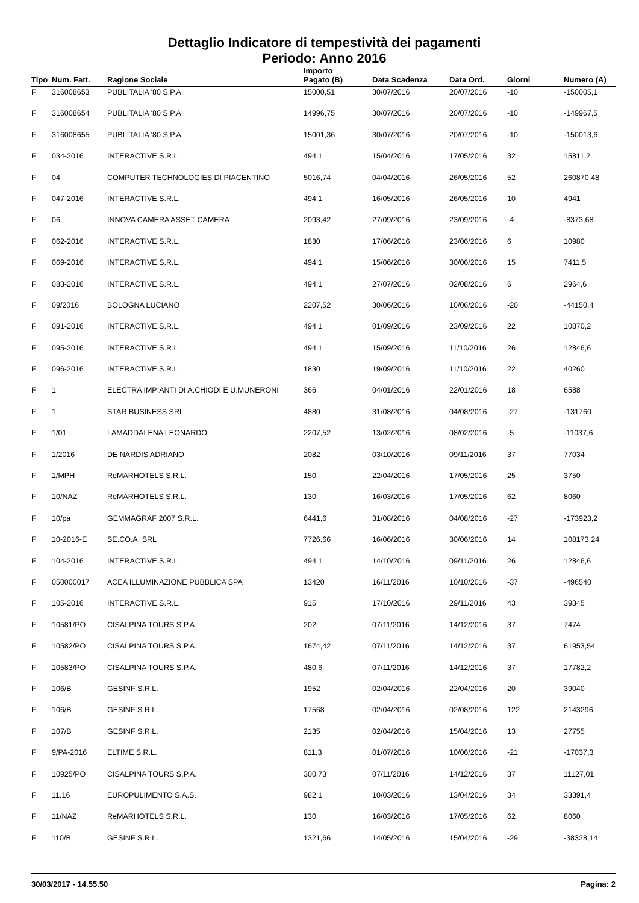Dettaglio Indicatore di tempestività dei pagamenti
Periodo: Anno 2016
| Tipo | Num. Fatt. | Ragione Sociale | Importo Pagato (B) | Data Scadenza | Data Ord. | Giorni | Numero (A) |
| --- | --- | --- | --- | --- | --- | --- | --- |
| F | 316008653 | PUBLITALIA '80 S.P.A. | 15000,51 | 30/07/2016 | 20/07/2016 | -10 | -150005,1 |
| F | 316008654 | PUBLITALIA '80 S.P.A. | 14996,75 | 30/07/2016 | 20/07/2016 | -10 | -149967,5 |
| F | 316008655 | PUBLITALIA '80 S.P.A. | 15001,36 | 30/07/2016 | 20/07/2016 | -10 | -150013,6 |
| F | 034-2016 | INTERACTIVE S.R.L. | 494,1 | 15/04/2016 | 17/05/2016 | 32 | 15811,2 |
| F | 04 | COMPUTER TECHNOLOGIES DI PIACENTINO | 5016,74 | 04/04/2016 | 26/05/2016 | 52 | 260870,48 |
| F | 047-2016 | INTERACTIVE S.R.L. | 494,1 | 16/05/2016 | 26/05/2016 | 10 | 4941 |
| F | 06 | INNOVA CAMERA ASSET CAMERA | 2093,42 | 27/09/2016 | 23/09/2016 | -4 | -8373,68 |
| F | 062-2016 | INTERACTIVE S.R.L. | 1830 | 17/06/2016 | 23/06/2016 | 6 | 10980 |
| F | 069-2016 | INTERACTIVE S.R.L. | 494,1 | 15/06/2016 | 30/06/2016 | 15 | 7411,5 |
| F | 083-2016 | INTERACTIVE S.R.L. | 494,1 | 27/07/2016 | 02/08/2016 | 6 | 2964,6 |
| F | 09/2016 | BOLOGNA LUCIANO | 2207,52 | 30/06/2016 | 10/06/2016 | -20 | -44150,4 |
| F | 091-2016 | INTERACTIVE S.R.L. | 494,1 | 01/09/2016 | 23/09/2016 | 22 | 10870,2 |
| F | 095-2016 | INTERACTIVE S.R.L. | 494,1 | 15/09/2016 | 11/10/2016 | 26 | 12846,6 |
| F | 096-2016 | INTERACTIVE S.R.L. | 1830 | 19/09/2016 | 11/10/2016 | 22 | 40260 |
| F | 1 | ELECTRA IMPIANTI DI A.CHIODI E U.MUNERONI | 366 | 04/01/2016 | 22/01/2016 | 18 | 6588 |
| F | 1 | STAR BUSINESS SRL | 4880 | 31/08/2016 | 04/08/2016 | -27 | -131760 |
| F | 1/01 | LAMADDALENA LEONARDO | 2207,52 | 13/02/2016 | 08/02/2016 | -5 | -11037,6 |
| F | 1/2016 | DE NARDIS ADRIANO | 2082 | 03/10/2016 | 09/11/2016 | 37 | 77034 |
| F | 1/MPH | ReMARHOTELS S.R.L. | 150 | 22/04/2016 | 17/05/2016 | 25 | 3750 |
| F | 10/NAZ | ReMARHOTELS S.R.L. | 130 | 16/03/2016 | 17/05/2016 | 62 | 8060 |
| F | 10/pa | GEMMAGRAF 2007 S.R.L. | 6441,6 | 31/08/2016 | 04/08/2016 | -27 | -173923,2 |
| F | 10-2016-E | SE.CO.A. SRL | 7726,66 | 16/06/2016 | 30/06/2016 | 14 | 108173,24 |
| F | 104-2016 | INTERACTIVE S.R.L. | 494,1 | 14/10/2016 | 09/11/2016 | 26 | 12846,6 |
| F | 050000017 | ACEA ILLUMINAZIONE PUBBLICA SPA | 13420 | 16/11/2016 | 10/10/2016 | -37 | -496540 |
| F | 105-2016 | INTERACTIVE S.R.L. | 915 | 17/10/2016 | 29/11/2016 | 43 | 39345 |
| F | 10581/PO | CISALPINA TOURS S.P.A. | 202 | 07/11/2016 | 14/12/2016 | 37 | 7474 |
| F | 10582/PO | CISALPINA TOURS S.P.A. | 1674,42 | 07/11/2016 | 14/12/2016 | 37 | 61953,54 |
| F | 10583/PO | CISALPINA TOURS S.P.A. | 480,6 | 07/11/2016 | 14/12/2016 | 37 | 17782,2 |
| F | 106/B | GESINF S.R.L. | 1952 | 02/04/2016 | 22/04/2016 | 20 | 39040 |
| F | 106/B | GESINF S.R.L. | 17568 | 02/04/2016 | 02/08/2016 | 122 | 2143296 |
| F | 107/B | GESINF S.R.L. | 2135 | 02/04/2016 | 15/04/2016 | 13 | 27755 |
| F | 9/PA-2016 | ELTIME S.R.L. | 811,3 | 01/07/2016 | 10/06/2016 | -21 | -17037,3 |
| F | 10925/PO | CISALPINA TOURS S.P.A. | 300,73 | 07/11/2016 | 14/12/2016 | 37 | 11127,01 |
| F | 11.16 | EUROPULIMENTO S.A.S. | 982,1 | 10/03/2016 | 13/04/2016 | 34 | 33391,4 |
| F | 11/NAZ | ReMARHOTELS S.R.L. | 130 | 16/03/2016 | 17/05/2016 | 62 | 8060 |
| F | 110/B | GESINF S.R.L. | 1321,66 | 14/05/2016 | 15/04/2016 | -29 | -38328,14 |
30/03/2017 - 14.55.50 Pagina: 2